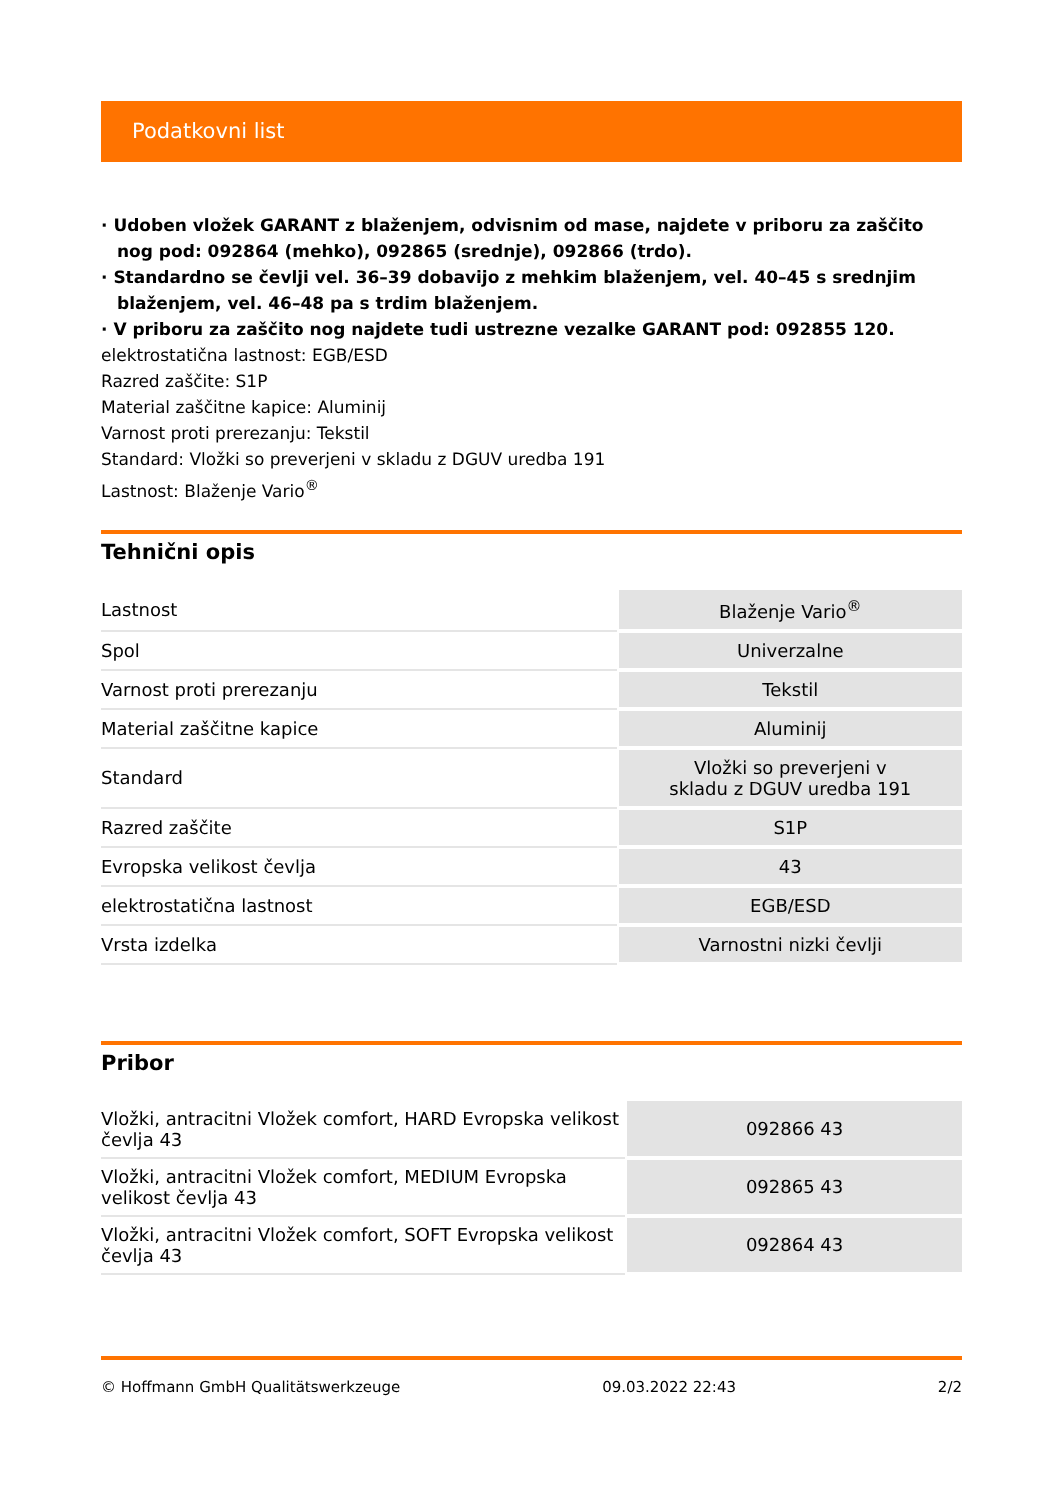Podatkovni list
· Udoben vložek GARANT z blaženjem, odvisnim od mase, najdete v priboru za zaščito nog pod: 092864 (mehko), 092865 (srednje), 092866 (trdo).
· Standardno se čevlji vel. 36–39 dobavijo z mehkim blaženjem, vel. 40–45 s srednjim blaženjem, vel. 46–48 pa s trdim blaženjem.
· V priboru za zaščito nog najdete tudi ustrezne vezalke GARANT pod: 092855 120.
elektrostatična lastnost: EGB/ESD
Razred zaščite: S1P
Material zaščitne kapice: Aluminij
Varnost proti prerezanju: Tekstil
Standard: Vložki so preverjeni v skladu z DGUV uredba 191
Lastnost: Blaženje Vario<sup>®</sup>
Tehnični opis
| Lastnost | Blaženje Vario<sup>®</sup> |
| Spol | Univerzalne |
| Varnost proti prerezanju | Tekstil |
| Material zaščitne kapice | Aluminij |
| Standard | Vložki so preverjeni v skladu z DGUV uredba 191 |
| Razred zaščite | S1P |
| Evropska velikost čevlja | 43 |
| elektrostatična lastnost | EGB/ESD |
| Vrsta izdelka | Varnostni nizki čevlji |
Pribor
| Vložki, antracitni Vložek comfort, HARD Evropska velikost čevlja 43 | 092866 43 |
| Vložki, antracitni Vložek comfort, MEDIUM Evropska velikost čevlja 43 | 092865 43 |
| Vložki, antracitni Vložek comfort, SOFT Evropska velikost čevlja 43 | 092864 43 |
© Hoffmann GmbH Qualitätswerkzeuge 09.03.2022 22:43 2/2